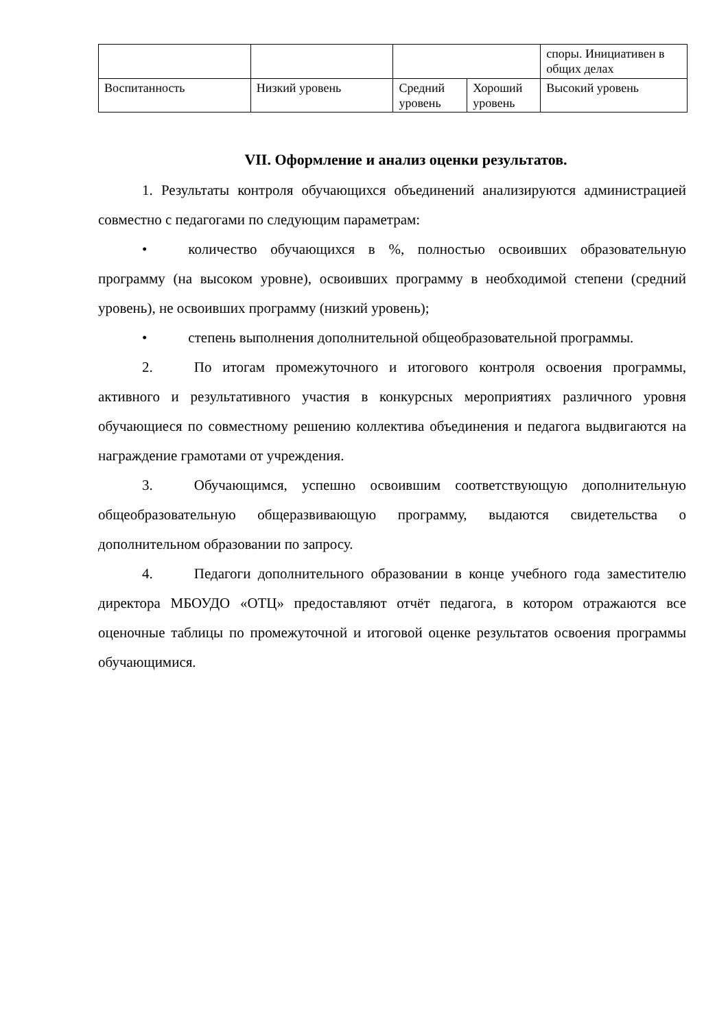| | | | | споры. Инициативен в общих делах |
| Воспитанность | Низкий уровень | Средний уровень | Хороший уровень | Высокий уровень |
VII. Оформление и анализ оценки результатов.
1. Результаты контроля обучающихся объединений анализируются администрацией совместно с педагогами по следующим параметрам:
• количество обучающихся в %, полностью освоивших образовательную программу (на высоком уровне), освоивших программу в необходимой степени (средний уровень), не освоивших программу (низкий уровень);
• степень выполнения дополнительной общеобразовательной программы.
2. По итогам промежуточного и итогового контроля освоения программы, активного и результативного участия в конкурсных мероприятиях различного уровня обучающиеся по совместному решению коллектива объединения и педагога выдвигаются на награждение грамотами от учреждения.
3. Обучающимся, успешно освоившим соответствующую дополнительную общеобразовательную общеразвивающую программу, выдаются свидетельства о дополнительном образовании по запросу.
4. Педагоги дополнительного образовании в конце учебного года заместителю директора МБОУДО «ОТЦ» предоставляют отчёт педагога, в котором отражаются все оценочные таблицы по промежуточной и итоговой оценке результатов освоения программы обучающимися.